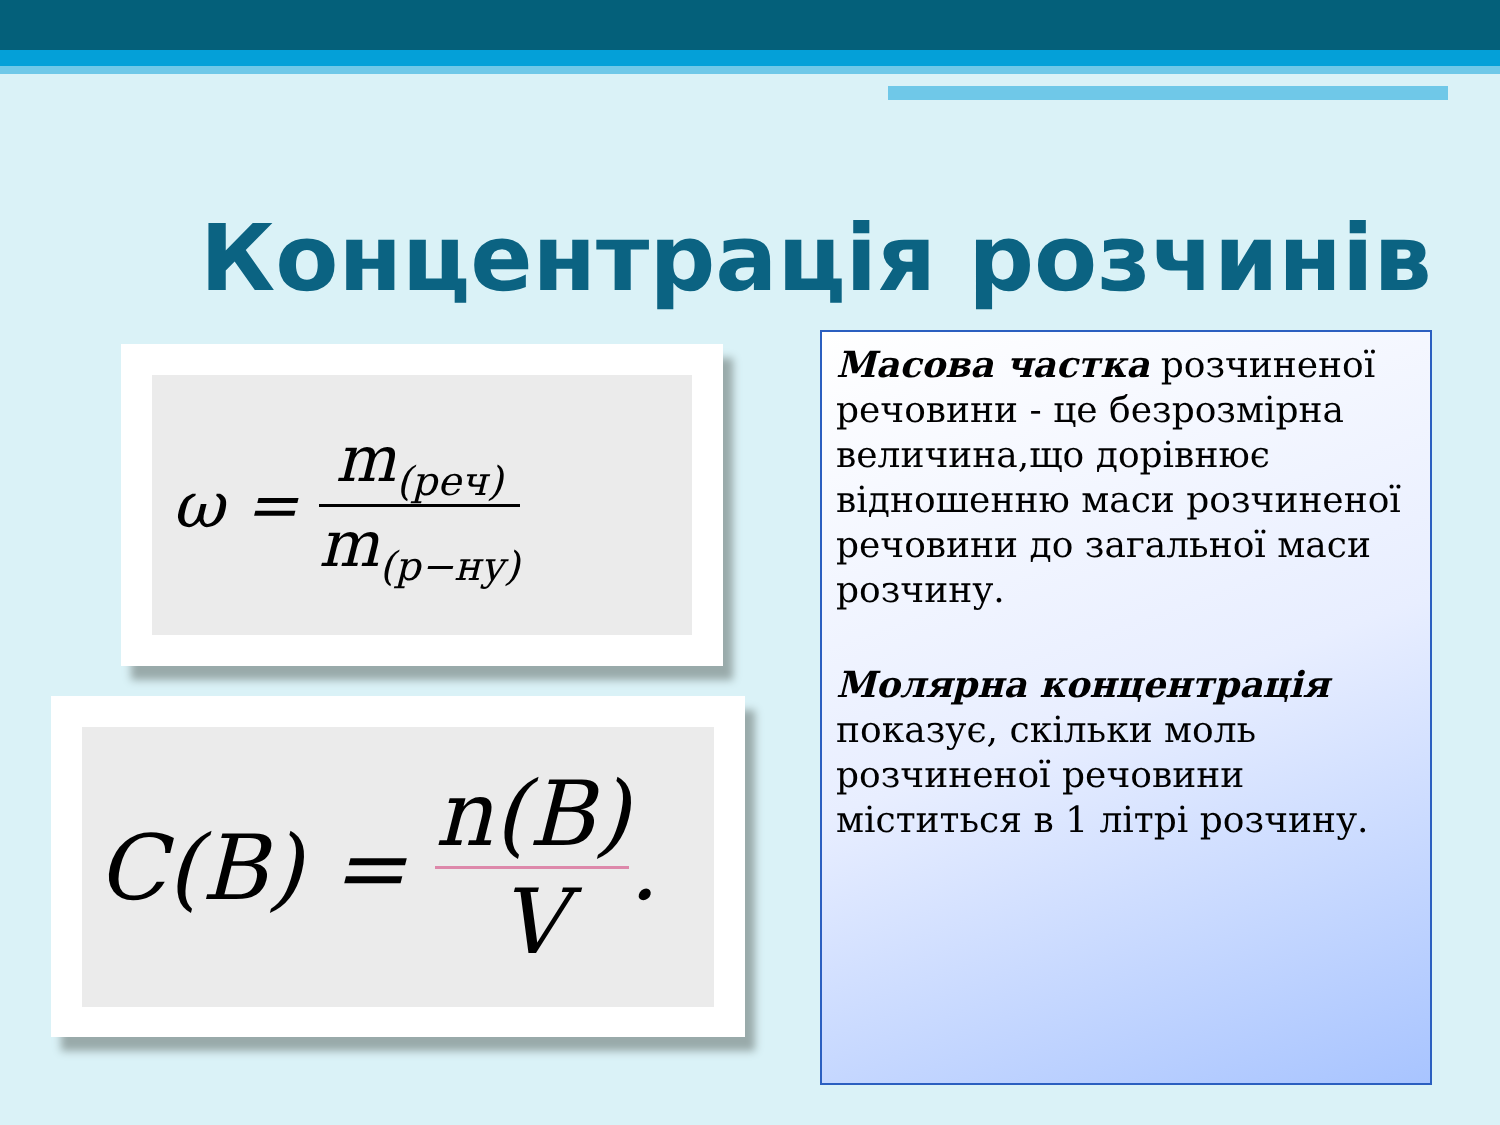Концентрація розчинів
ω = m<sub>(реч)</sub> m<sub>(р−ну)</sub>
C(B) = n(B) V.
Масова частка розчиненої речовини - це безрозмірна величина,що дорівнює відношенню маси розчиненої речовини до загальної маси розчину.
Молярна концентрація показує, скільки моль розчиненої речовини міститься в 1 літрі розчину.